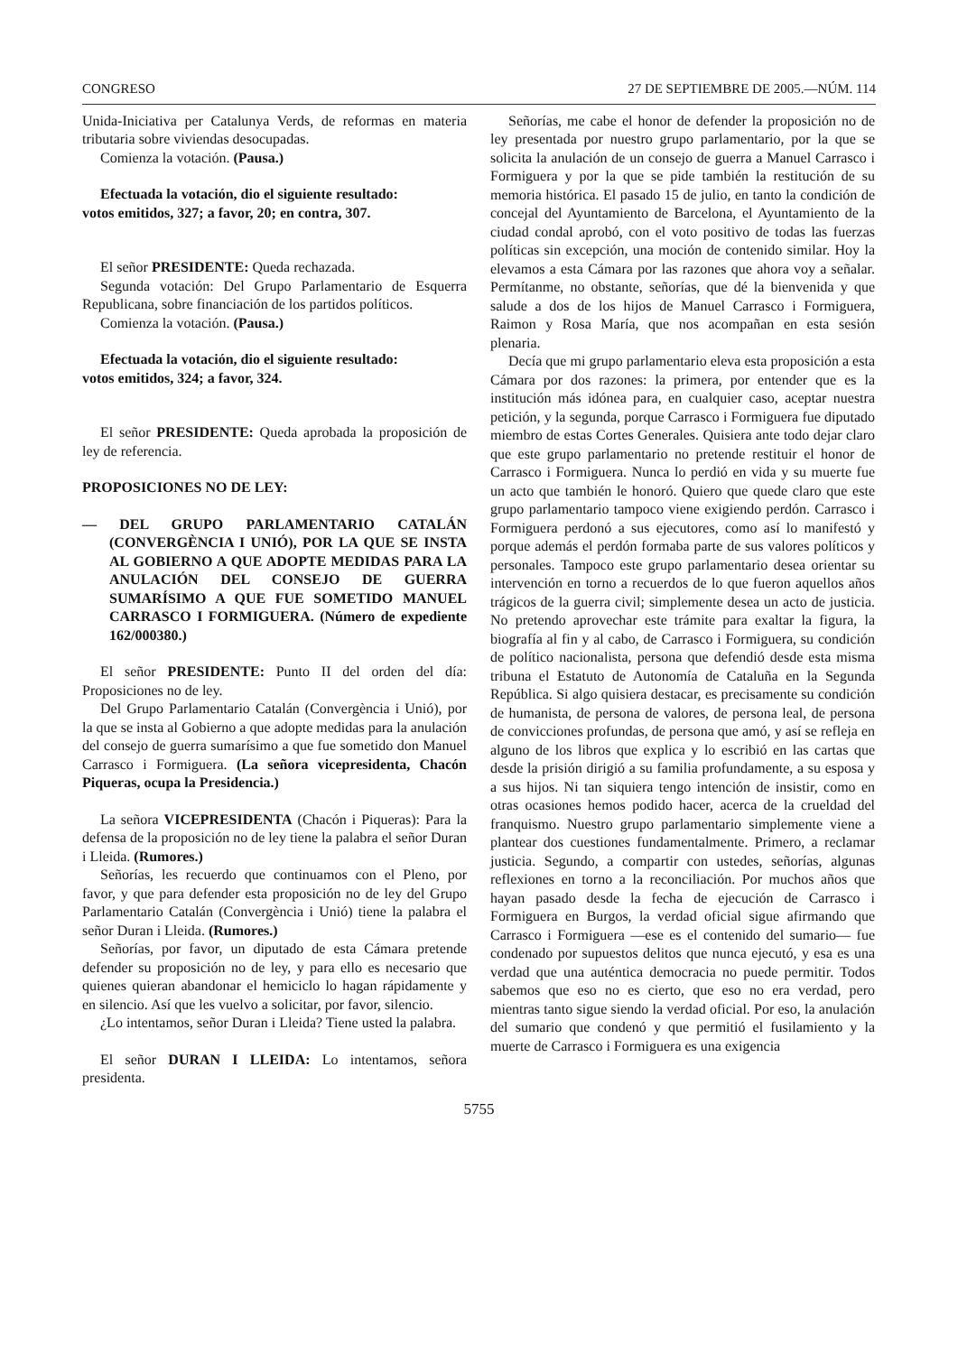CONGRESO 27 DE SEPTIEMBRE DE 2005.—NÚM. 114
Unida-Iniciativa per Catalunya Verds, de reformas en materia tributaria sobre viviendas desocupadas.
Comienza la votación. (Pausa.)
Efectuada la votación, dio el siguiente resultado:
votos emitidos, 327; a favor, 20; en contra, 307.
El señor PRESIDENTE: Queda rechazada.
Segunda votación: Del Grupo Parlamentario de Esquerra Republicana, sobre financiación de los partidos políticos.
Comienza la votación. (Pausa.)
Efectuada la votación, dio el siguiente resultado:
votos emitidos, 324; a favor, 324.
El señor PRESIDENTE: Queda aprobada la proposición de ley de referencia.
PROPOSICIONES NO DE LEY:
— DEL GRUPO PARLAMENTARIO CATALÁN (CONVERGÈNCIA I UNIÓ), POR LA QUE SE INSTA AL GOBIERNO A QUE ADOPTE MEDIDAS PARA LA ANULACIÓN DEL CONSEJO DE GUERRA SUMARÍSIMO A QUE FUE SOMETIDO MANUEL CARRASCO I FORMIGUERA. (Número de expediente 162/000380.)
El señor PRESIDENTE: Punto II del orden del día: Proposiciones no de ley.
Del Grupo Parlamentario Catalán (Convergència i Unió), por la que se insta al Gobierno a que adopte medidas para la anulación del consejo de guerra sumarísimo a que fue sometido don Manuel Carrasco i Formiguera. (La señora vicepresidenta, Chacón Piqueras, ocupa la Presidencia.)
La señora VICEPRESIDENTA (Chacón i Piqueras): Para la defensa de la proposición no de ley tiene la palabra el señor Duran i Lleida. (Rumores.)
Señorías, les recuerdo que continuamos con el Pleno, por favor, y que para defender esta proposición no de ley del Grupo Parlamentario Catalán (Convergència i Unió) tiene la palabra el señor Duran i Lleida. (Rumores.)
Señorías, por favor, un diputado de esta Cámara pretende defender su proposición no de ley, y para ello es necesario que quienes quieran abandonar el hemiciclo lo hagan rápidamente y en silencio. Así que les vuelvo a solicitar, por favor, silencio.
¿Lo intentamos, señor Duran i Lleida? Tiene usted la palabra.
El señor DURAN I LLEIDA: Lo intentamos, señora presidenta.
Señorías, me cabe el honor de defender la proposición no de ley presentada por nuestro grupo parlamentario, por la que se solicita la anulación de un consejo de guerra a Manuel Carrasco i Formiguera y por la que se pide también la restitución de su memoria histórica. El pasado 15 de julio, en tanto la condición de concejal del Ayuntamiento de Barcelona, el Ayuntamiento de la ciudad condal aprobó, con el voto positivo de todas las fuerzas políticas sin excepción, una moción de contenido similar. Hoy la elevamos a esta Cámara por las razones que ahora voy a señalar. Permítanme, no obstante, señorías, que dé la bienvenida y que salude a dos de los hijos de Manuel Carrasco i Formiguera, Raimon y Rosa María, que nos acompañan en esta sesión plenaria.
Decía que mi grupo parlamentario eleva esta proposición a esta Cámara por dos razones: la primera, por entender que es la institución más idónea para, en cualquier caso, aceptar nuestra petición, y la segunda, porque Carrasco i Formiguera fue diputado miembro de estas Cortes Generales. Quisiera ante todo dejar claro que este grupo parlamentario no pretende restituir el honor de Carrasco i Formiguera. Nunca lo perdió en vida y su muerte fue un acto que también le honoró. Quiero que quede claro que este grupo parlamentario tampoco viene exigiendo perdón. Carrasco i Formiguera perdonó a sus ejecutores, como así lo manifestó y porque además el perdón formaba parte de sus valores políticos y personales. Tampoco este grupo parlamentario desea orientar su intervención en torno a recuerdos de lo que fueron aquellos años trágicos de la guerra civil; simplemente desea un acto de justicia. No pretendo aprovechar este trámite para exaltar la figura, la biografía al fin y al cabo, de Carrasco i Formiguera, su condición de político nacionalista, persona que defendió desde esta misma tribuna el Estatuto de Autonomía de Cataluña en la Segunda República. Si algo quisiera destacar, es precisamente su condición de humanista, de persona de valores, de persona leal, de persona de convicciones profundas, de persona que amó, y así se refleja en alguno de los libros que explica y lo escribió en las cartas que desde la prisión dirigió a su familia profundamente, a su esposa y a sus hijos. Ni tan siquiera tengo intención de insistir, como en otras ocasiones hemos podido hacer, acerca de la crueldad del franquismo. Nuestro grupo parlamentario simplemente viene a plantear dos cuestiones fundamentalmente. Primero, a reclamar justicia. Segundo, a compartir con ustedes, señorías, algunas reflexiones en torno a la reconciliación. Por muchos años que hayan pasado desde la fecha de ejecución de Carrasco i Formiguera en Burgos, la verdad oficial sigue afirmando que Carrasco i Formiguera —ese es el contenido del sumario— fue condenado por supuestos delitos que nunca ejecutó, y esa es una verdad que una auténtica democracia no puede permitir. Todos sabemos que eso no es cierto, que eso no era verdad, pero mientras tanto sigue siendo la verdad oficial. Por eso, la anulación del sumario que condenó y que permitió el fusilamiento y la muerte de Carrasco i Formiguera es una exigencia
5755